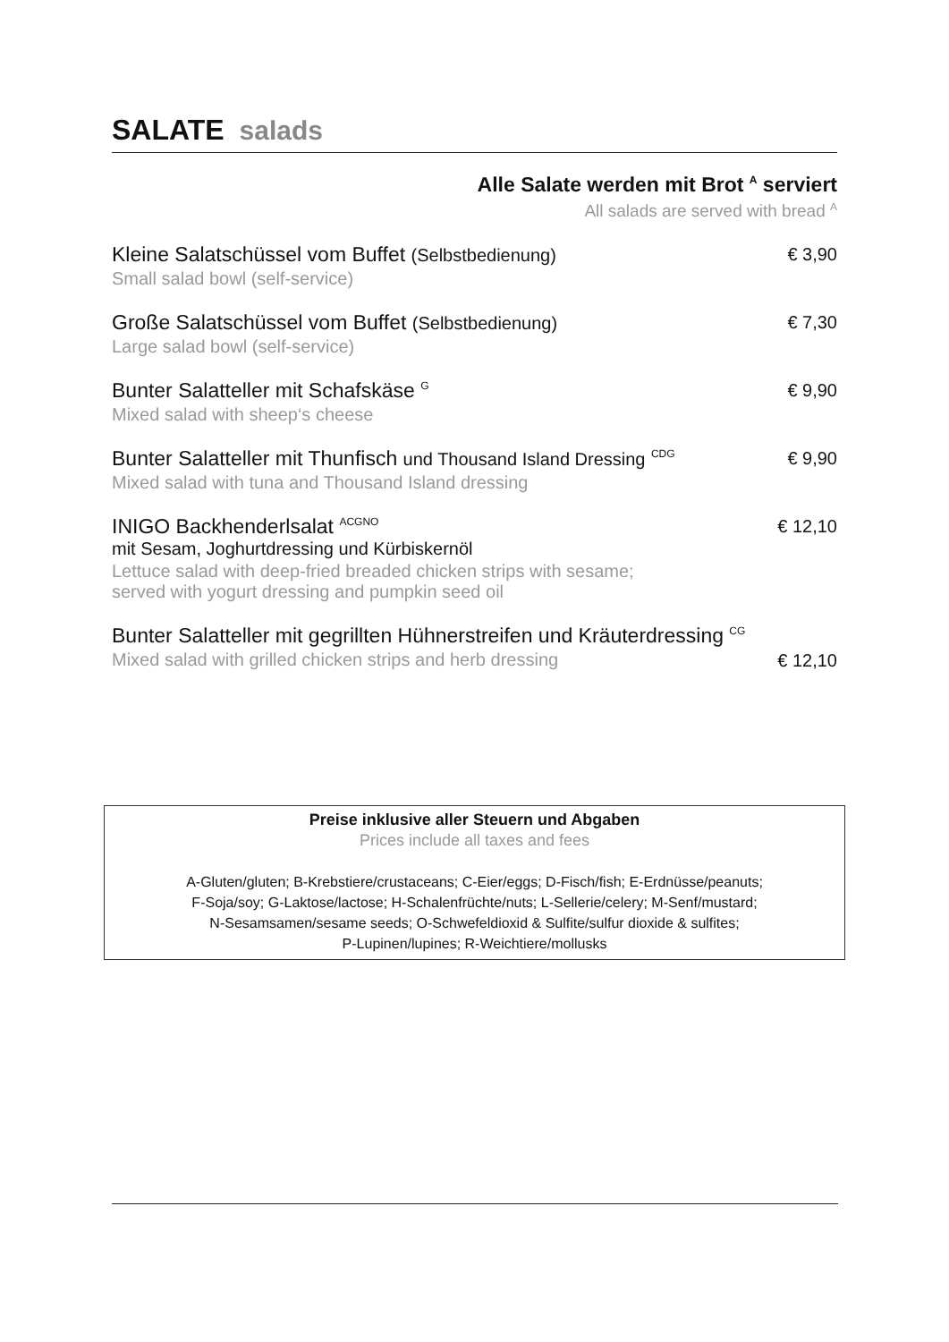SALATE salads
Alle Salate werden mit Brot <sup>A</sup> serviert
All salads are served with bread <sup>A</sup>
Kleine Salatschüssel vom Buffet (Selbstbedienung)
Small salad bowl (self-service)
€ 3,90
Große Salatschüssel vom Buffet (Selbstbedienung)
Large salad bowl (self-service)
€ 7,30
Bunter Salatteller mit Schafskäse <sup>G</sup>
Mixed salad with sheep‘s cheese
€ 9,90
Bunter Salatteller mit Thunfisch und Thousand Island Dressing <sup>CDG</sup>
Mixed salad with tuna and Thousand Island dressing
€ 9,90
INIGO Backhenderlsalat <sup>ACGNO</sup>
mit Sesam, Joghurtdressing und Kürbiskernöl
Lettuce salad with deep-fried breaded chicken strips with sesame;
served with yogurt dressing and pumpkin seed oil
€ 12,10
Bunter Salatteller mit gegrillten Hühnerstreifen und Kräuterdressing <sup>CG</sup>
Mixed salad with grilled chicken strips and herb dressing
€ 12,10
Preise inklusive aller Steuern und Abgaben
Prices include all taxes and fees
A-Gluten/gluten; B-Krebstiere/crustaceans; C-Eier/eggs; D-Fisch/fish; E-Erdnüsse/peanuts;
F-Soja/soy; G-Laktose/lactose; H-Schalenfrüchte/nuts; L-Sellerie/celery; M-Senf/mustard;
N-Sesamsamen/sesame seeds; O-Schwefeldioxid & Sulfite/sulfur dioxide & sulfites;
P-Lupinen/lupines; R-Weichtiere/mollusks